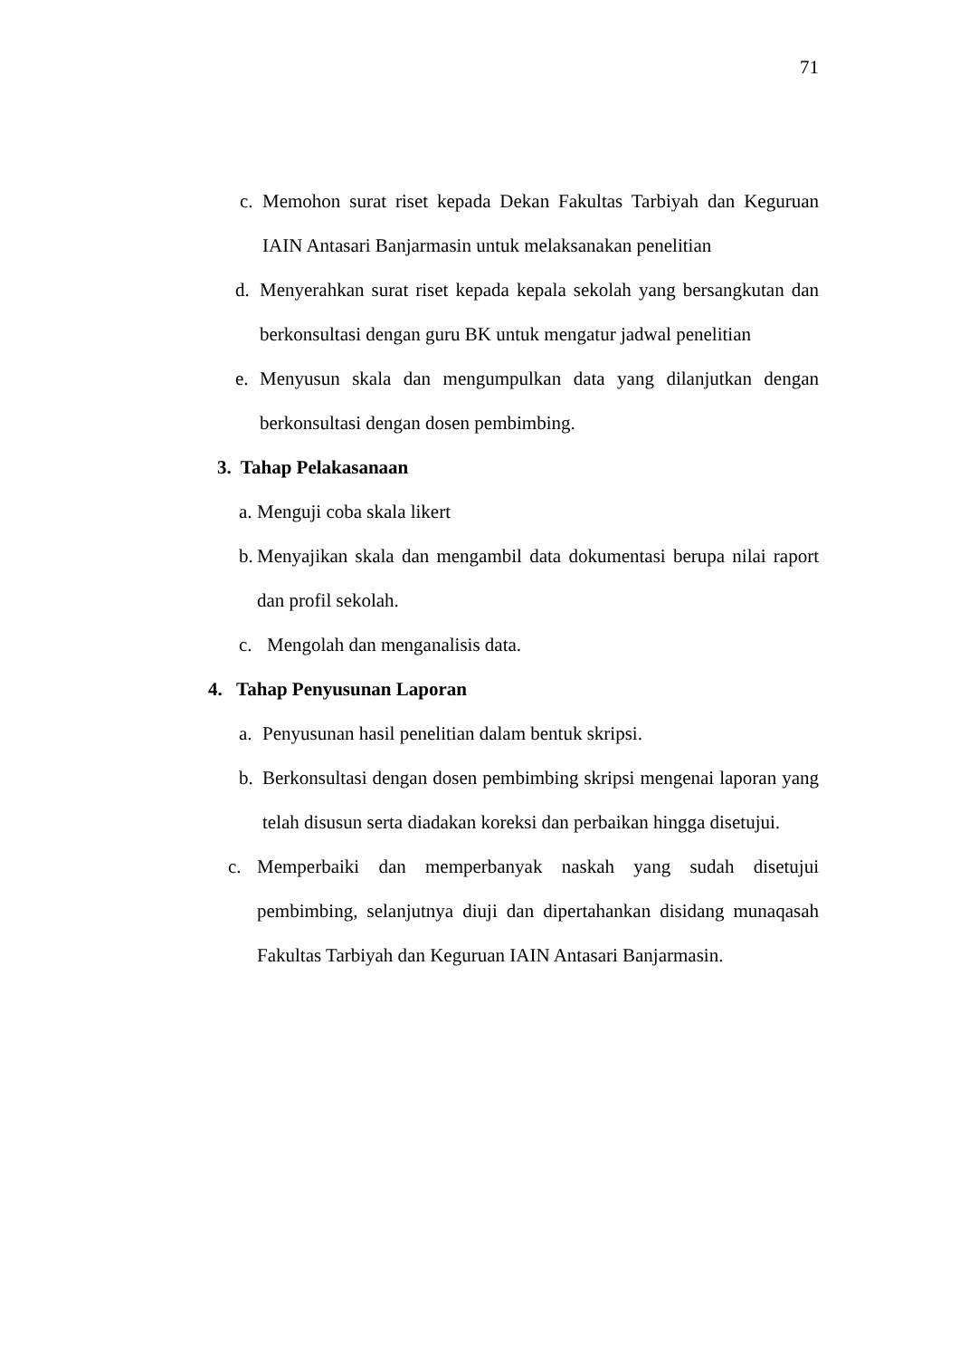71
c. Memohon surat riset kepada Dekan Fakultas Tarbiyah dan Keguruan IAIN Antasari Banjarmasin untuk melaksanakan penelitian
d. Menyerahkan surat riset kepada kepala sekolah yang bersangkutan dan berkonsultasi dengan guru BK untuk mengatur jadwal penelitian
e. Menyusun skala dan mengumpulkan data yang dilanjutkan dengan berkonsultasi dengan dosen pembimbing.
3. Tahap Pelakasanaan
a. Menguji coba skala likert
b. Menyajikan skala dan mengambil data dokumentasi berupa nilai raport dan profil sekolah.
c. Mengolah dan menganalisis data.
4. Tahap Penyusunan Laporan
a. Penyusunan hasil penelitian dalam bentuk skripsi.
b. Berkonsultasi dengan dosen pembimbing skripsi mengenai laporan yang telah disusun serta diadakan koreksi dan perbaikan hingga disetujui.
c. Memperbaiki dan memperbanyak naskah yang sudah disetujui pembimbing, selanjutnya diuji dan dipertahankan disidang munaqasah Fakultas Tarbiyah dan Keguruan IAIN Antasari Banjarmasin.